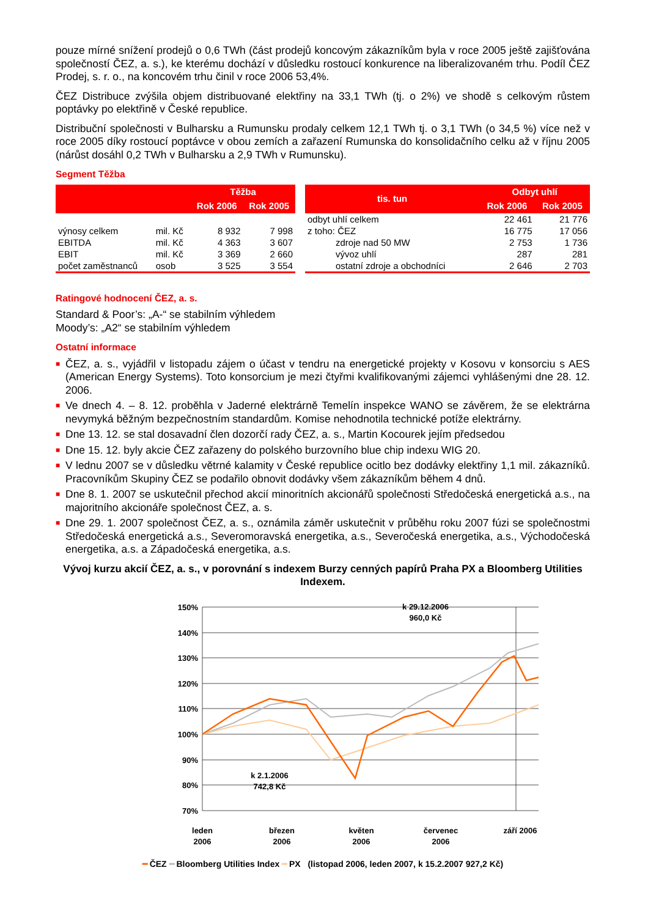pouze mírné snížení prodejů o 0,6 TWh (část prodejů koncovým zákazníkům byla v roce 2005 ještě zajišťována společností ČEZ, a. s.), ke kterému dochází v důsledku rostoucí konkurence na liberalizovaném trhu. Podíl ČEZ Prodej, s. r. o., na koncovém trhu činil v roce 2006 53,4%.
ČEZ Distribuce zvýšila objem distribuované elektřiny na 33,1 TWh (tj. o 2%) ve shodě s celkovým růstem poptávky po elektřině v České republice.
Distribuční společnosti v Bulharsku a Rumunsku prodaly celkem 12,1 TWh tj. o 3,1 TWh (o 34,5 %) více než v roce 2005 díky rostoucí poptávce v obou zemích a zařazení Rumunska do konsolidačního celku až v říjnu 2005 (nárůst dosáhl 0,2 TWh v Bulharsku a 2,9 TWh v Rumunsku).
Segment Těžba
| | | Těžba | |
| --- | --- | --- | --- |
| | | Rok 2006 | Rok 2005 |
| výnosy celkem | mil. Kč | 8 932 | 7 998 |
| EBITDA | mil. Kč | 4 363 | 3 607 |
| EBIT | mil. Kč | 3 369 | 2 660 |
| počet zaměstnanců | osob | 3 525 | 3 554 |
| tis. tun | Odbyt uhlí | |
| --- | --- | --- |
| | Rok 2006 | Rok 2005 |
| odbyt uhlí celkem | 22 461 | 21 776 |
| z toho: ČEZ | 16 775 | 17 056 |
| zdroje nad 50 MW | 2 753 | 1 736 |
| vývoz uhlí | 287 | 281 |
| ostatní zdroje a obchodníci | 2 646 | 2 703 |
Ratingové hodnocení ČEZ, a. s.
Standard & Poor’s: „A-“ se stabilním výhledem
Moody’s: „A2“ se stabilním výhledem
Ostatní informace
■ ČEZ, a. s., vyjádřil v listopadu zájem o účast v tendru na energetické projekty v Kosovu v konsorciu s AES (American Energy Systems). Toto konsorcium je mezi čtyřmi kvalifikovanými zájemci vyhlášenými dne 28. 12. 2006.
■ Ve dnech 4. – 8. 12. proběhla v Jaderné elektrárně Temelín inspekce WANO se závěrem, že se elektrárna nevymyká běžným bezpečnostním standardům. Komise nehodnotila technické potíže elektrárny.
■ Dne 13. 12. se stal dosavadní člen dozorčí rady ČEZ, a. s., Martin Kocourek jejím předsedou
■ Dne 15. 12. byly akcie ČEZ zařazeny do polského burzovního blue chip indexu WIG 20.
■ V lednu 2007 se v důsledku větrné kalamity v České republice ocitlo bez dodávky elektřiny 1,1 mil. zákazníků. Pracovníkům Skupiny ČEZ se podařilo obnovit dodávky všem zákazníkům během 4 dnů.
■ Dne 8. 1. 2007 se uskutečnil přechod akcií minoritních akcionářů společnosti Středočeská energetická a.s., na majoritního akcionáře společnost ČEZ, a. s.
■ Dne 29. 1. 2007 společnost ČEZ, a. s., oznámila záměr uskutečnit v průběhu roku 2007 fúzi se společnostmi Středočeská energetická a.s., Severomoravská energetika, a.s., Severočeská energetika, a.s., Východočeská energetika, a.s. a Západočeská energetika, a.s.
Vývoj kurzu akcií ČEZ, a. s., v porovnání s indexem Burzy cenných papírů Praha PX a Bloomberg Utilities Indexem.
150%
140%
130%
120%
110%
100%
90%
80%
70%
leden
2006
březen
2006
květen
2006
červenec
2006
září 2006
k 2.1.2006
742,8 Kč
k 29.12.2006
960,0 Kč
━ ČEZ ━ Bloomberg Utilities Index ━ PX (listopad 2006, leden 2007, k 15.2.2007 927,2 Kč)